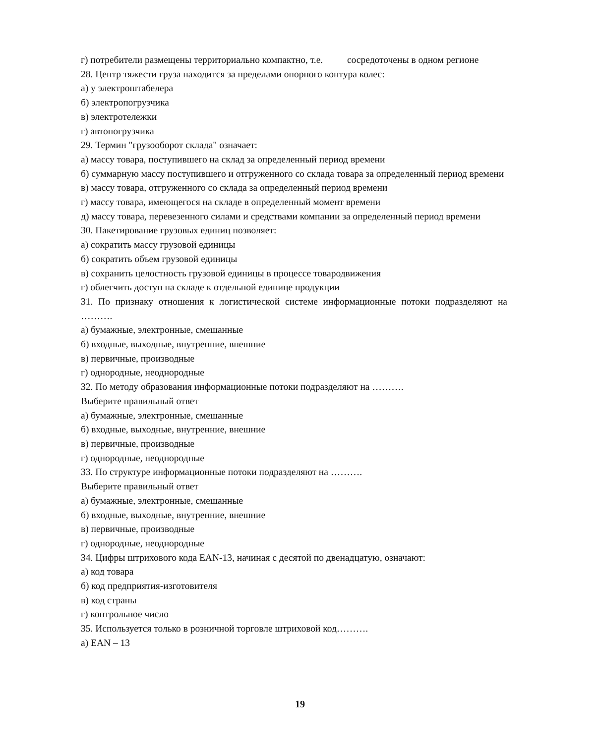г) потребители размещены территориально компактно, т.е. сосредоточены в одном регионе
28. Центр тяжести груза находится за пределами опорного контура колес:
а) у электроштабелера
б) электропогрузчика
в) электротележки
г) автопогрузчика
29. Термин "грузооборот склада" означает:
а) массу товара, поступившего на склад за определенный период времени
б) суммарную массу поступившего и отгруженного со склада товара за определенный период времени
в) массу товара, отгруженного со склада за определенный период времени
г) массу товара, имеющегося на складе в определенный момент времени
д) массу товара, перевезенного силами и средствами компании за определенный период времени
30. Пакетирование грузовых единиц позволяет:
а) сократить массу грузовой единицы
б) сократить объем грузовой единицы
в) сохранить целостность грузовой единицы в процессе товародвижения
г) облегчить доступ на складе к отдельной единице продукции
31. По признаку отношения к логистической системе информационные потоки подразделяют на ……….
а) бумажные, электронные, смешанные
б) входные, выходные, внутренние, внешние
в) первичные, производные
г) однородные, неоднородные
32. По методу образования информационные потоки подразделяют на ……….
Выберите правильный ответ
а) бумажные, электронные, смешанные
б) входные, выходные, внутренние, внешние
в) первичные, производные
г) однородные, неоднородные
33. По структуре информационные потоки подразделяют на ……….
Выберите правильный ответ
а) бумажные, электронные, смешанные
б) входные, выходные, внутренние, внешние
в) первичные, производные
г) однородные, неоднородные
34. Цифры штрихового кода EAN-13, начиная с десятой по двенадцатую, означают:
а) код товара
б) код предприятия-изготовителя
в) код страны
г) контрольное число
35. Используется только в розничной торговле штриховой код……….
а) EAN – 13
19